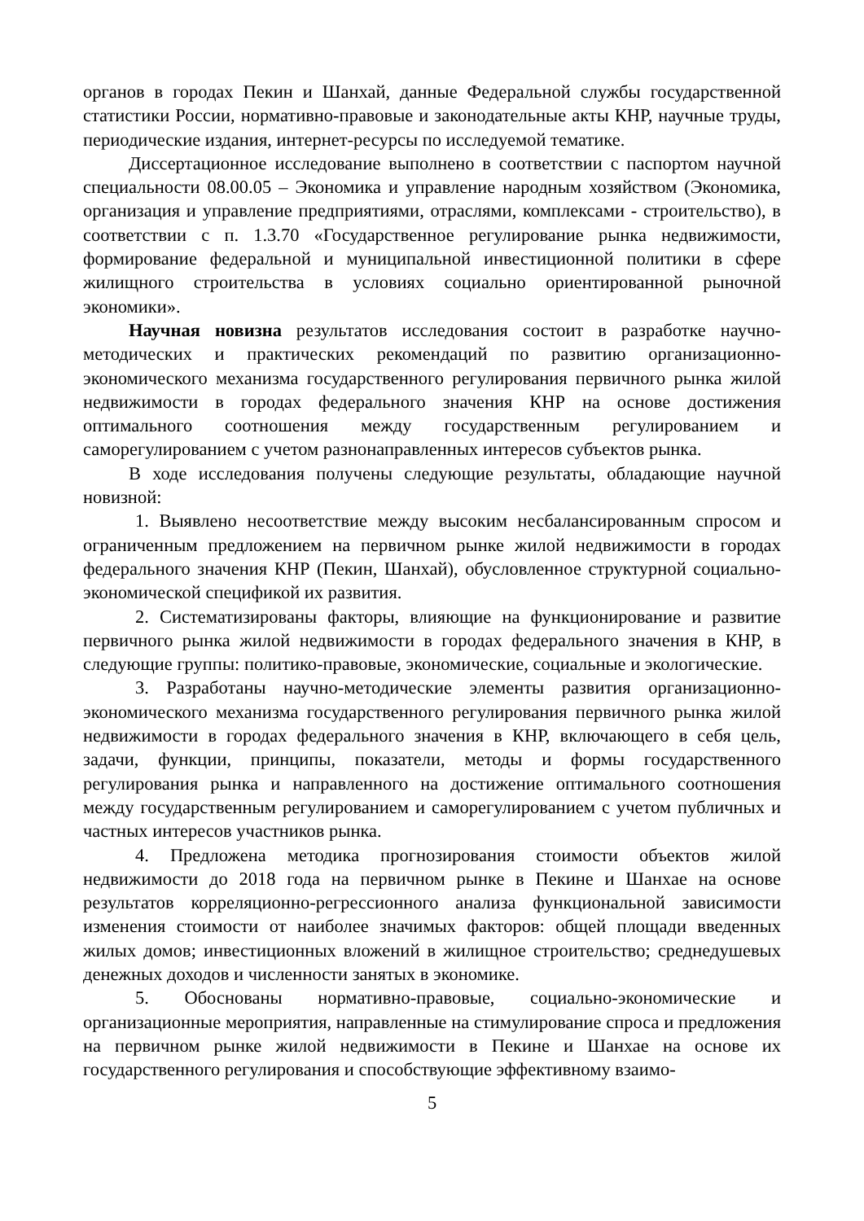органов в городах Пекин и Шанхай, данные Федеральной службы государственной статистики России, нормативно-правовые и законодательные акты КНР, научные труды, периодические издания, интернет-ресурсы по исследуемой тематике.
Диссертационное исследование выполнено в соответствии с паспортом научной специальности 08.00.05 – Экономика и управление народным хозяйством (Экономика, организация и управление предприятиями, отраслями, комплексами - строительство), в соответствии с п. 1.3.70 «Государственное регулирование рынка недвижимости, формирование федеральной и муниципальной инвестиционной политики в сфере жилищного строительства в условиях социально ориентированной рыночной экономики».
Научная новизна результатов исследования состоит в разработке научно-методических и практических рекомендаций по развитию организационно-экономического механизма государственного регулирования первичного рынка жилой недвижимости в городах федерального значения КНР на основе достижения оптимального соотношения между государственным регулированием и саморегулированием с учетом разнонаправленных интересов субъектов рынка.
В ходе исследования получены следующие результаты, обладающие научной новизной:
1. Выявлено несоответствие между высоким несбалансированным спросом и ограниченным предложением на первичном рынке жилой недвижимости в городах федерального значения КНР (Пекин, Шанхай), обусловленное структурной социально-экономической спецификой их развития.
2. Систематизированы факторы, влияющие на функционирование и развитие первичного рынка жилой недвижимости в городах федерального значения в КНР, в следующие группы: политико-правовые, экономические, социальные и экологические.
3. Разработаны научно-методические элементы развития организационно-экономического механизма государственного регулирования первичного рынка жилой недвижимости в городах федерального значения в КНР, включающего в себя цель, задачи, функции, принципы, показатели, методы и формы государственного регулирования рынка и направленного на достижение оптимального соотношения между государственным регулированием и саморегулированием с учетом публичных и частных интересов участников рынка.
4. Предложена методика прогнозирования стоимости объектов жилой недвижимости до 2018 года на первичном рынке в Пекине и Шанхае на основе результатов корреляционно-регрессионного анализа функциональной зависимости изменения стоимости от наиболее значимых факторов: общей площади введенных жилых домов; инвестиционных вложений в жилищное строительство; среднедушевых денежных доходов и численности занятых в экономике.
5. Обоснованы нормативно-правовые, социально-экономические и организационные мероприятия, направленные на стимулирование спроса и предложения на первичном рынке жилой недвижимости в Пекине и Шанхае на основе их государственного регулирования и способствующие эффективному взаимо-
5